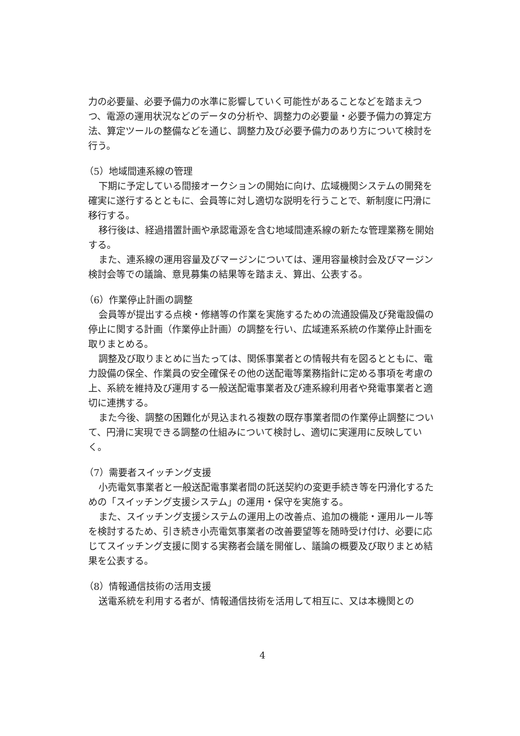力の必要量、必要予備力の水準に影響していく可能性があることなどを踏まえつつ、電源の運用状況などのデータの分析や、調整力の必要量・必要予備力の算定方法、算定ツールの整備などを通じ、調整力及び必要予備力のあり方について検討を行う。
（5）地域間連系線の管理
下期に予定している間接オークションの開始に向け、広域機関システムの開発を確実に遂行するとともに、会員等に対し適切な説明を行うことで、新制度に円滑に移行する。
移行後は、経過措置計画や承認電源を含む地域間連系線の新たな管理業務を開始する。
また、連系線の運用容量及びマージンについては、運用容量検討会及びマージン検討会等での議論、意見募集の結果等を踏まえ、算出、公表する。
（6）作業停止計画の調整
会員等が提出する点検・修繕等の作業を実施するための流通設備及び発電設備の停止に関する計画（作業停止計画）の調整を行い、広域連系系統の作業停止計画を取りまとめる。
調整及び取りまとめに当たっては、関係事業者との情報共有を図るとともに、電力設備の保全、作業員の安全確保その他の送配電等業務指針に定める事項を考慮の上、系統を維持及び運用する一般送配電事業者及び連系線利用者や発電事業者と適切に連携する。
また今後、調整の困難化が見込まれる複数の既存事業者間の作業停止調整について、円滑に実現できる調整の仕組みについて検討し、適切に実運用に反映していく。
（7）需要者スイッチング支援
小売電気事業者と一般送配電事業者間の託送契約の変更手続き等を円滑化するための「スイッチング支援システム」の運用・保守を実施する。
また、スイッチング支援システムの運用上の改善点、追加の機能・運用ルール等を検討するため、引き続き小売電気事業者の改善要望等を随時受け付け、必要に応じてスイッチング支援に関する実務者会議を開催し、議論の概要及び取りまとめ結果を公表する。
（8）情報通信技術の活用支援
送電系統を利用する者が、情報通信技術を活用して相互に、又は本機関との
4